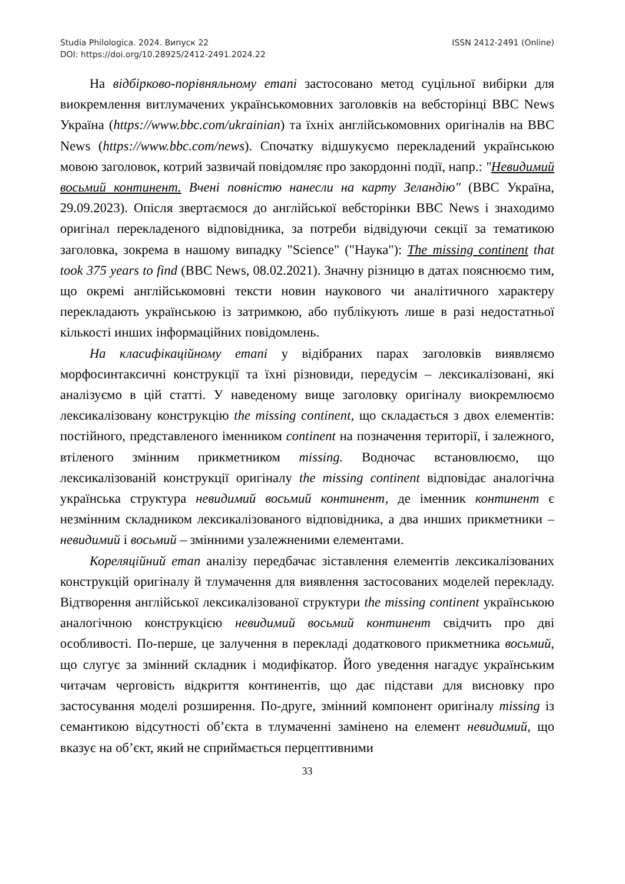Studia Philologica. 2024. Випуск 22 ISSN 2412-2491 (Online)
DOI: https://doi.org/10.28925/2412-2491.2024.22
На відбірково-порівняльному етапі застосовано метод суцільної вибірки для виокремлення витлумачених українськомовних заголовків на вебсторінці BBC News Україна (https://www.bbc.com/ukrainian) та їхніх англійськомовних оригіналів на BBC News (https://www.bbc.com/news). Спочатку відшукуємо перекладений українською мовою заголовок, котрий зазвичай повідомляє про закордонні події, напр.: "Невидимий восьмий континент. Вчені повністю нанесли на карту Зеландію" (BBC Україна, 29.09.2023). Опісля звертаємося до англійської вебсторінки BBC News і знаходимо оригінал перекладеного відповідника, за потреби відвідуючи секції за тематикою заголовка, зокрема в нашому випадку "Science" ("Наука"): The missing continent that took 375 years to find (BBC News, 08.02.2021). Значну різницю в датах пояснюємо тим, що окремі англійськомовні тексти новин наукового чи аналітичного характеру перекладають українською із затримкою, або публікують лише в разі недостатньої кількості инших інформаційних повідомлень.
На класифікаційному етапі у відібраних парах заголовків виявляємо морфосинтаксичні конструкції та їхні різновиди, передусім – лексикалізовані, які аналізуємо в цій статті. У наведеному вище заголовку оригіналу виокремлюємо лексикалізовану конструкцію the missing continent, що складається з двох елементів: постійного, представленого іменником continent на позначення території, і залежного, втіленого змінним прикметником missing. Водночас встановлюємо, що лексикалізованій конструкції оригіналу the missing continent відповідає аналогічна українська структура невидимий восьмий континент, де іменник континент є незмінним складником лексикалізованого відповідника, а два инших прикметники – невидимий і восьмий – змінними узалежненими елементами.
Кореляційний етап аналізу передбачає зіставлення елементів лексикалізованих конструкцій оригіналу й тлумачення для виявлення застосованих моделей перекладу. Відтворення англійської лексикалізованої структури the missing continent українською аналогічною конструкцією невидимий восьмий континент свідчить про дві особливості. По-перше, це залучення в перекладі додаткового прикметника восьмий, що слугує за змінний складник і модифікатор. Його уведення нагадує українським читачам черговість відкриття континентів, що дає підстави для висновку про застосування моделі розширення. По-друге, змінний компонент оригіналу missing із семантикою відсутності об’єкта в тлумаченні замінено на елемент невидимий, що вказує на об’єкт, який не сприймається перцептивними
33